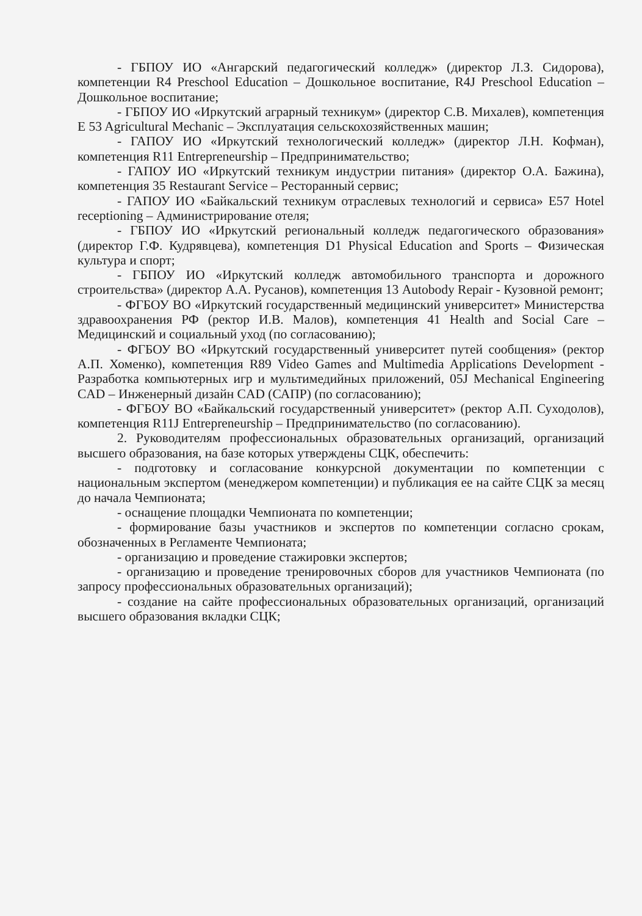- ГБПОУ ИО «Ангарский педагогический колледж» (директор Л.З. Сидорова), компетенции R4 Preschool Education – Дошкольное воспитание, R4J Preschool Education – Дошкольное воспитание;
- ГБПОУ ИО «Иркутский аграрный техникум» (директор С.В. Михалев), компетенция E 53 Agricultural Mechanic – Эксплуатация сельскохозяйственных машин;
- ГАПОУ ИО «Иркутский технологический колледж» (директор Л.Н. Кофман), компетенция R11 Entrepreneurship – Предпринимательство;
- ГАПОУ ИО «Иркутский техникум индустрии питания» (директор О.А. Бажина), компетенция 35 Restaurant Service – Ресторанный сервис;
- ГАПОУ ИО «Байкальский техникум отраслевых технологий и сервиса» E57 Hotel receptioning – Администрирование отеля;
- ГБПОУ ИО «Иркутский региональный колледж педагогического образования» (директор Г.Ф. Кудрявцева), компетенция D1 Physical Education and Sports – Физическая культура и спорт;
- ГБПОУ ИО «Иркутский колледж автомобильного транспорта и дорожного строительства» (директор А.А. Русанов), компетенция 13 Autobody Repair - Кузовной ремонт;
- ФГБОУ ВО «Иркутский государственный медицинский университет» Министерства здравоохранения РФ (ректор И.В. Малов), компетенция 41 Health and Social Care – Медицинский и социальный уход (по согласованию);
- ФГБОУ ВО «Иркутский государственный университет путей сообщения» (ректор А.П. Хоменко), компетенция R89 Video Games and Multimedia Applications Development - Разработка компьютерных игр и мультимедийных приложений, 05J Mechanical Engineering CAD – Инженерный дизайн CAD (САПР) (по согласованию);
- ФГБОУ ВО «Байкальский государственный университет» (ректор А.П. Суходолов), компетенция R11J Entrepreneurship – Предпринимательство (по согласованию).
2. Руководителям профессиональных образовательных организаций, организаций высшего образования, на базе которых утверждены СЦК, обеспечить:
- подготовку и согласование конкурсной документации по компетенции с национальным экспертом (менеджером компетенции) и публикация ее на сайте СЦК за месяц до начала Чемпионата;
- оснащение площадки Чемпионата по компетенции;
- формирование базы участников и экспертов по компетенции согласно срокам, обозначенных в Регламенте Чемпионата;
- организацию и проведение стажировки экспертов;
- организацию и проведение тренировочных сборов для участников Чемпионата (по запросу профессиональных образовательных организаций);
- создание на сайте профессиональных образовательных организаций, организаций высшего образования вкладки СЦК;